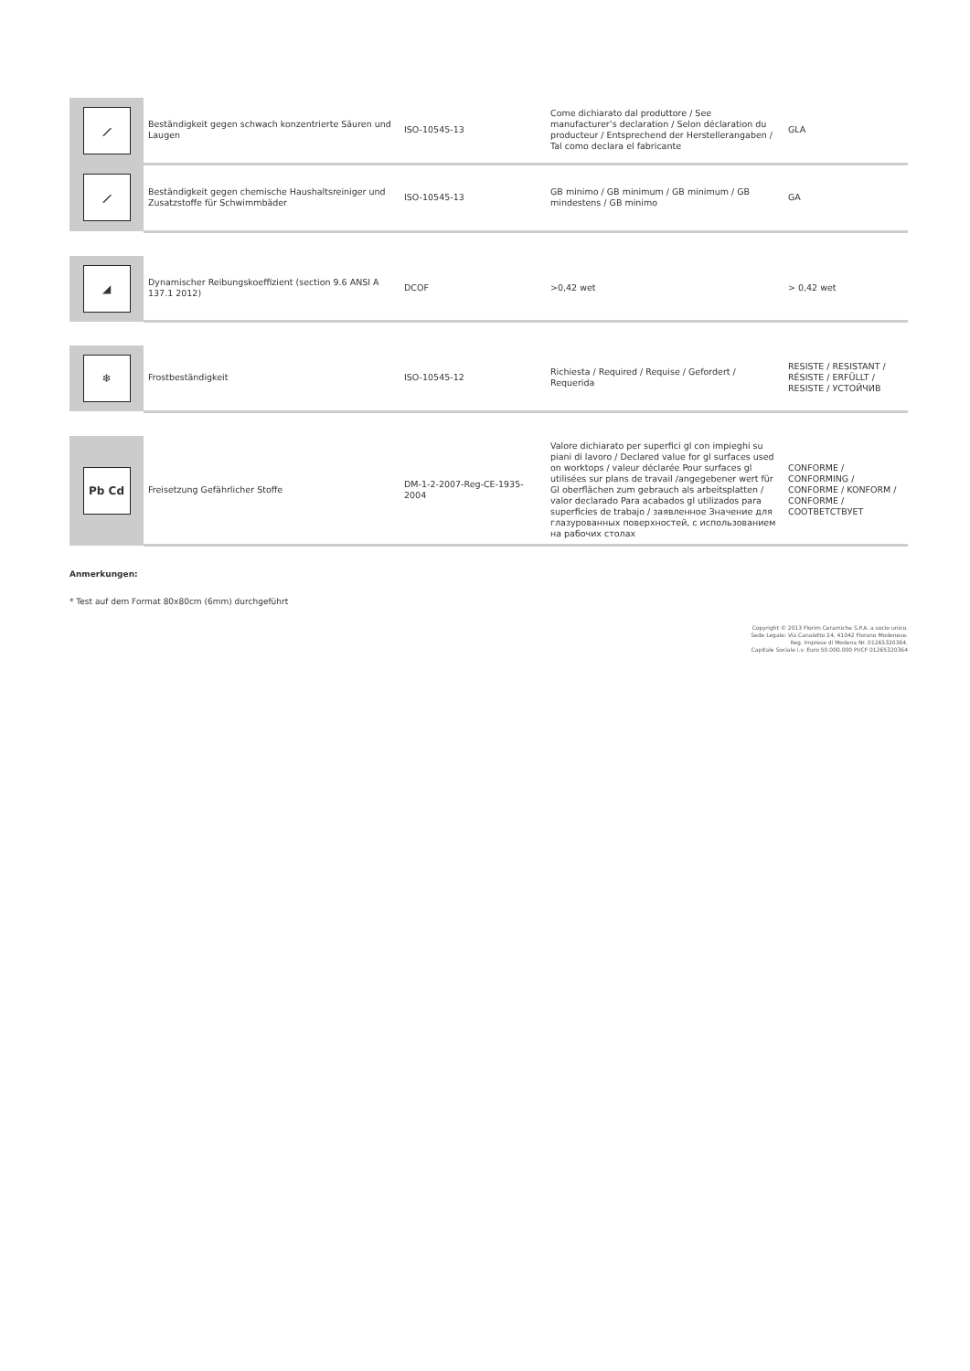| ⟋ | Beständigkeit gegen schwach konzentrierte Säuren und Laugen | ISO-10545-13 | Come dichiarato dal produttore / See manufacturer’s declaration / Selon déclaration du producteur / Entsprechend der Herstellerangaben / Tal como declara el fabricante | GLA |
| ⟋ | Beständigkeit gegen chemische Haushaltsreiniger und Zusatzstoffe für Schwimmbäder | ISO-10545-13 | GB minimo / GB minimum / GB minimum / GB mindestens / GB minimo | GA |
| ◢ | Dynamischer Reibungskoeffizient (section 9.6 ANSI A 137.1 2012) | DCOF | >0,42 wet | > 0,42 wet |
| ❄ | Frostbeständigkeit | ISO-10545-12 | Richiesta / Required / Requise / Gefordert / Requerida | RESISTE / RESISTANT / RÉSISTE / ERFÜLLT / RESISTE / УСТОЙЧИВ |
| Pb Cd | Freisetzung Gefährlicher Stoffe | DM-1-2-2007-Reg-CE-1935-2004 | Valore dichiarato per superfici gl con impieghi su piani di lavoro / Declared value for gl surfaces used on worktops / valeur déclarée Pour surfaces gl utilisées sur plans de travail /angegebener wert für Gl oberflächen zum gebrauch als arbeitsplatten / valor declarado Para acabados gl utilizados para superficies de trabajo / заявленное Значение для глазурованных поверхностей, с использованием на рабочих столах | CONFORME / CONFORMING / CONFORME / KONFORM / CONFORME / СООТВЕТСТВУЕТ |
Anmerkungen:
* Test auf dem Format 80x80cm (6mm) durchgeführt
Copyright © 2013 Florim Ceramiche S.P.A. a socio unico.
Sede Legale: Via Canaletto 24, 41042 Fiorano Modenese.
Reg. Imprese di Modena Nr. 01265320364.
Capitale Sociale i.v. Euro 50.000.000 PI/CF 01265320364